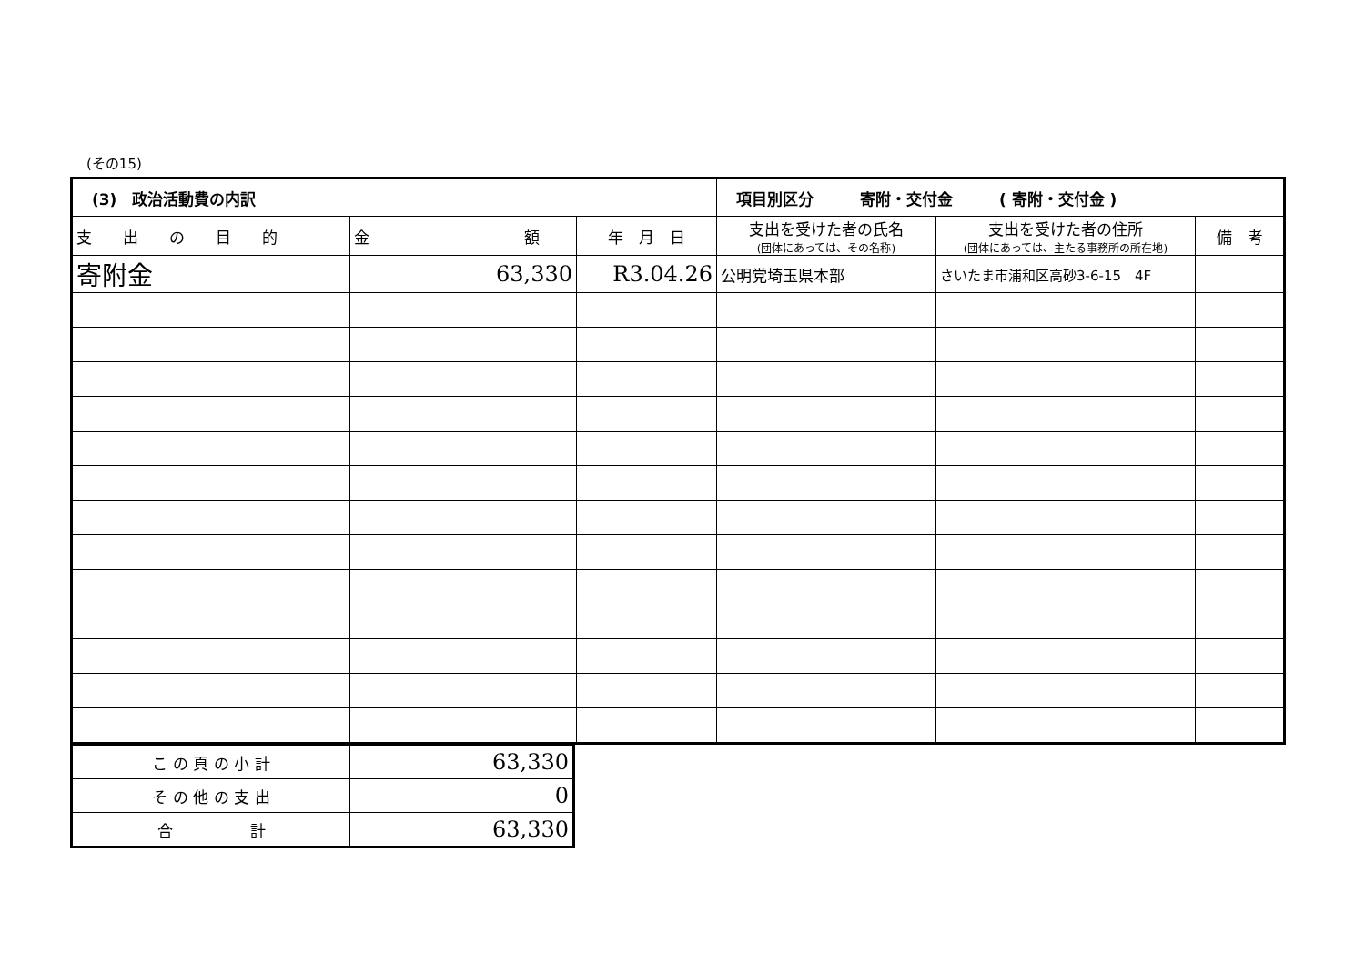(その15)
| (3) 政治活動費の内訳 | | | 項目別区分 寄附・交付金 ( 寄附・交付金 ) | | |
| 支 出 の 目 的 | 金 額 | 年 月 日 | 支出を受けた者の氏名 (団体にあっては、その名称) | 支出を受けた者の住所 (団体にあっては、主たる事務所の所在地) | 備 考 |
| 寄附金 | 63,330 | R3.04.26 | 公明党埼玉県本部 | さいたま市浦和区高砂3-6-15 4F | |
| こ の 頁 の 小 計 | 63,330 |
| そ の 他 の 支 出 | 0 |
| 合 計 | 63,330 |